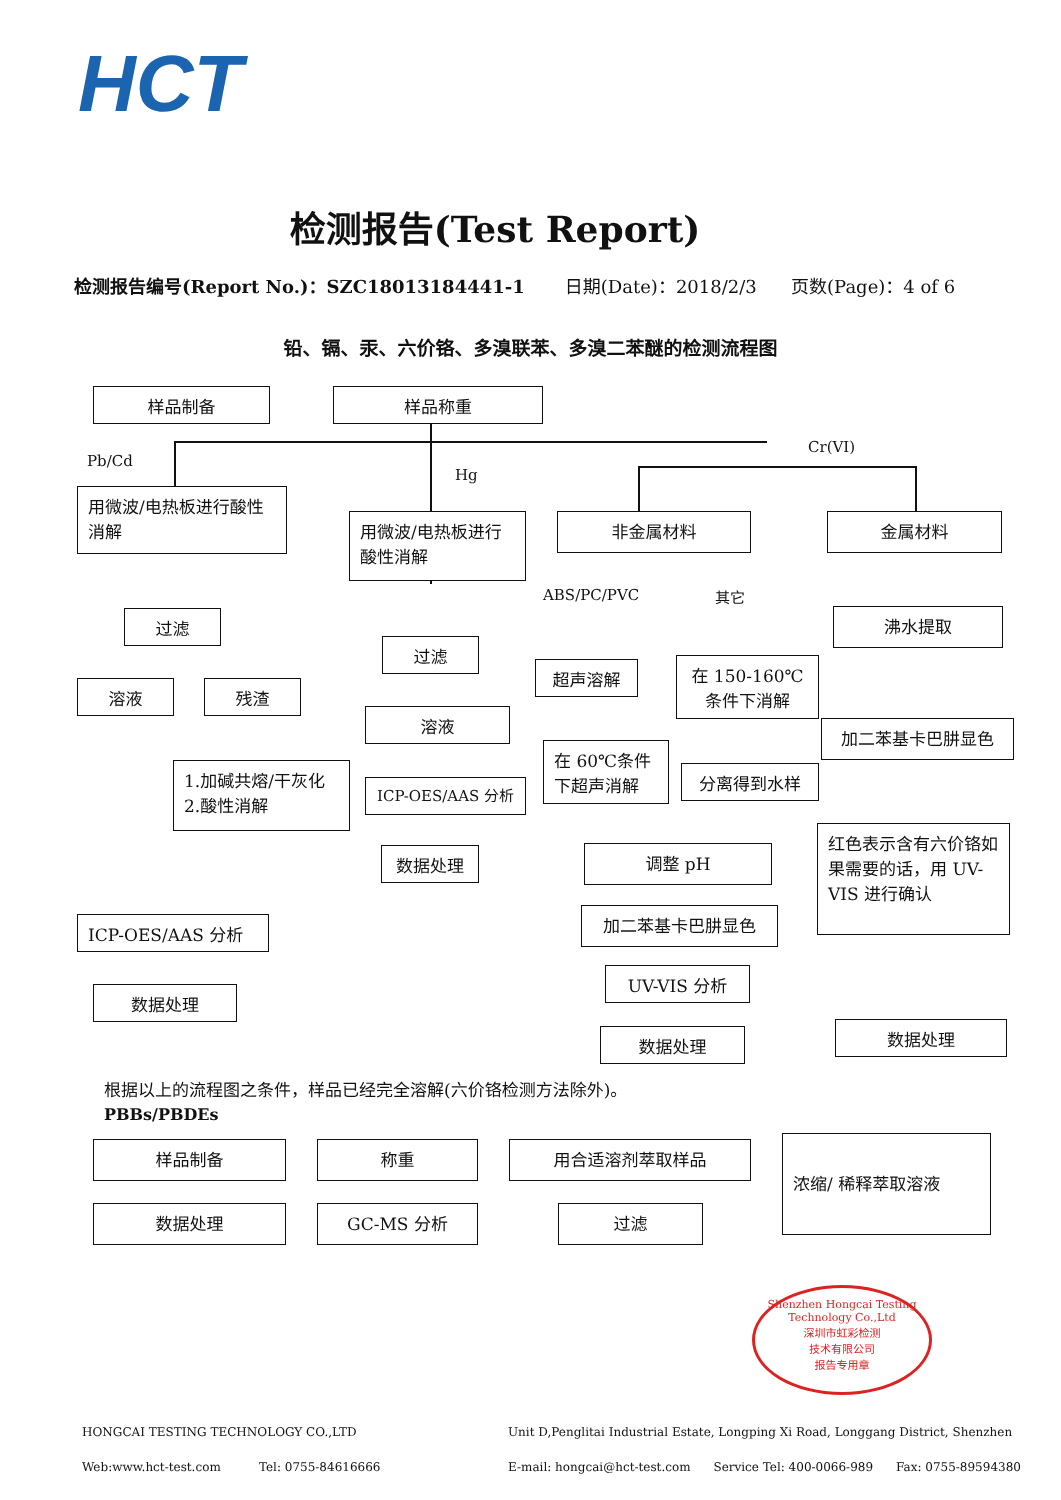HCT
检测报告(Test Report)
检测报告编号(Report No.)：SZC18013184441-1 日期(Date)：2018/2/3 页数(Page)：4 of 6
铅、镉、汞、六价铬、多溴联苯、多溴二苯醚的检测流程图
样品制备 样品称重
Pb/Cd
Hg
Cr(VI)
用微波/电热板进行酸性消解
用微波/电热板进行酸性消解
非金属材料 金属材料
ABS/PC/PVC 其它
过滤 沸水提取
过滤
超声溶解
在 150-160℃条件下消解
溶液 残渣
溶液
加二苯基卡巴肼显色
在 60℃条件下超声消解
1.加碱共熔/干灰化
2.酸性消解
分离得到水样
ICP-OES/AAS 分析
红色表示含有六价铬如果需要的话，用 UV-VIS 进行确认
调整 pH
数据处理
加二苯基卡巴肼显色
ICP-OES/AAS 分析
UV-VIS 分析
数据处理
数据处理
数据处理
根据以上的流程图之条件，样品已经完全溶解(六价铬检测方法除外)。
PBBs/PBDEs
样品制备 称重 用合适溶剂萃取样品 浓缩/ 稀释萃取溶液
数据处理 GC-MS 分析 过滤
Shenzhen Hongcai Testing Technology Co.,Ltd
深圳市虹彩检测
技术有限公司
报告专用章
HONGCAI TESTING TECHNOLOGY CO.,LTD
Unit D,Penglitai Industrial Estate, Longping Xi Road, Longgang District, Shenzhen
Web:www.hct-test.com Tel: 0755-84616666
E-mail: hongcai@hct-test.com Service Tel: 400-0066-989 Fax: 0755-89594380